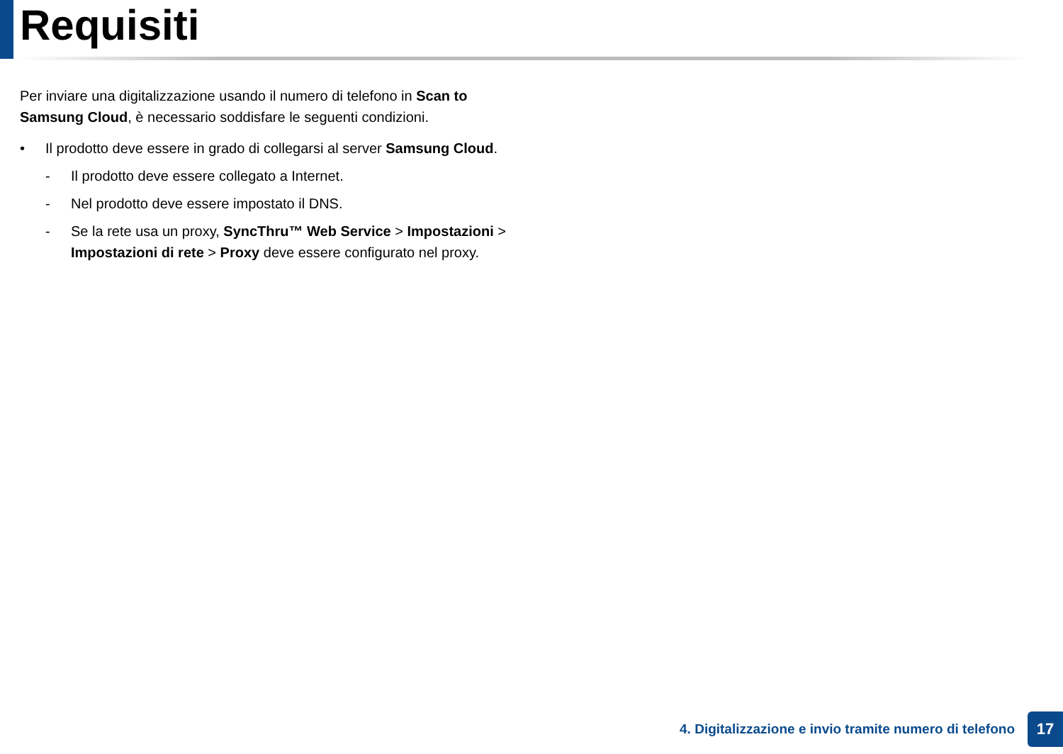Requisiti
Per inviare una digitalizzazione usando il numero di telefono in Scan to Samsung Cloud, è necessario soddisfare le seguenti condizioni.
• Il prodotto deve essere in grado di collegarsi al server Samsung Cloud.
- Il prodotto deve essere collegato a Internet.
- Nel prodotto deve essere impostato il DNS.
- Se la rete usa un proxy, SyncThru™ Web Service > Impostazioni > Impostazioni di rete > Proxy deve essere configurato nel proxy.
4. Digitalizzazione e invio tramite numero di telefono 17